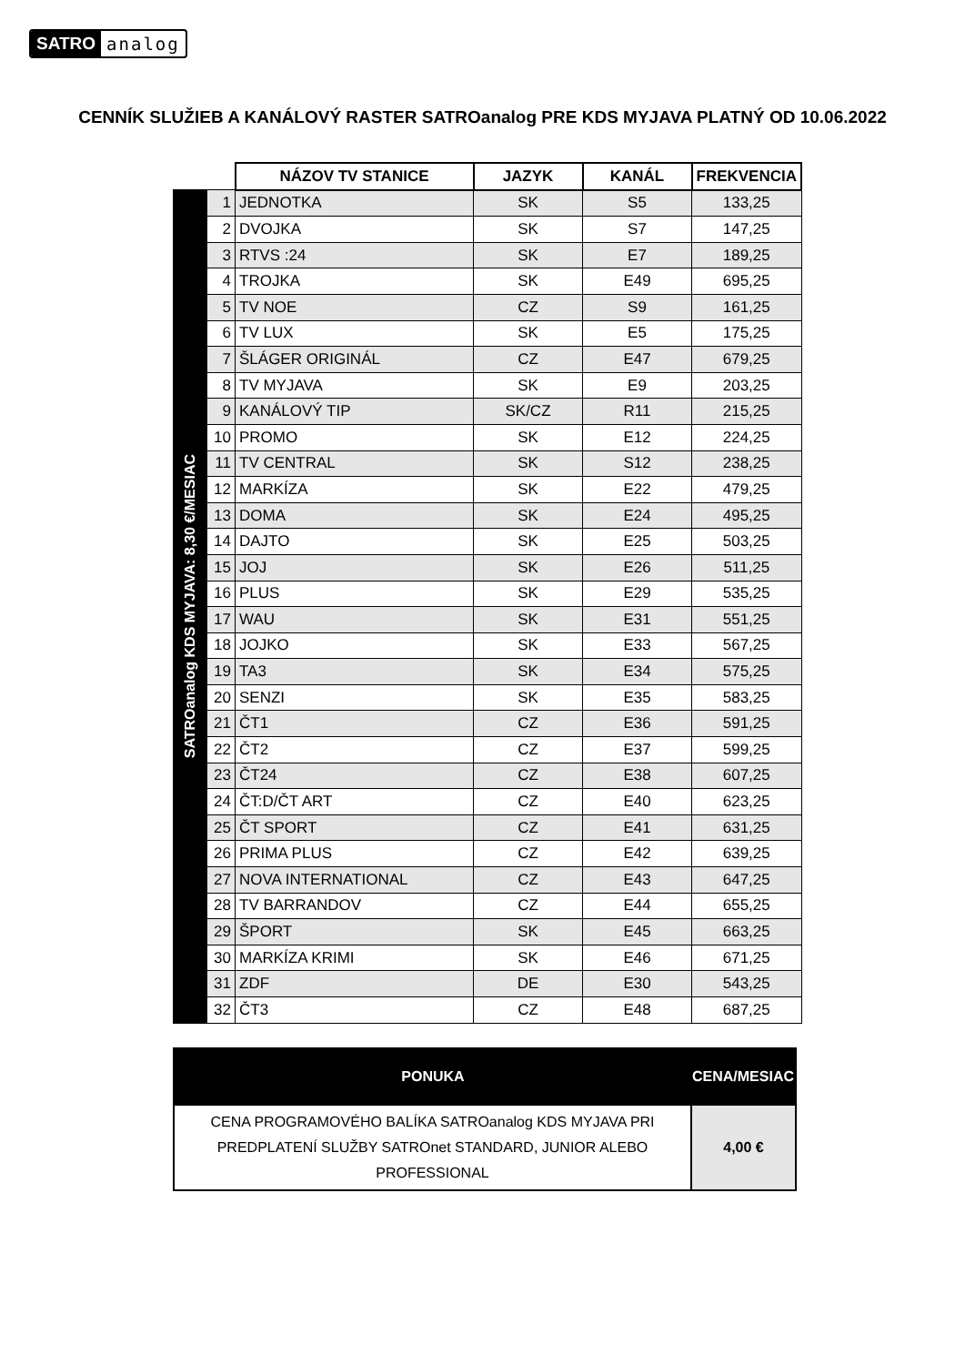SATRO analog
CENNÍK SLUŽIEB A KANÁLOVÝ RASTER SATROanalog PRE KDS MYJAVA PLATNÝ OD 10.06.2022
| | | NÁZOV TV STANICE | JAZYK | KANÁL | FREKVENCIA |
| SATROanalog KDS MYJAVA: 8,30 €/MESIAC | 1 | JEDNOTKA | SK | S5 | 133,25 |
| | 2 | DVOJKA | SK | S7 | 147,25 |
| | 3 | RTVS :24 | SK | E7 | 189,25 |
| | 4 | TROJKA | SK | E49 | 695,25 |
| | 5 | TV NOE | CZ | S9 | 161,25 |
| | 6 | TV LUX | SK | E5 | 175,25 |
| | 7 | ŠLÁGER ORIGINÁL | CZ | E47 | 679,25 |
| | 8 | TV MYJAVA | SK | E9 | 203,25 |
| | 9 | KANÁLOVÝ TIP | SK/CZ | R11 | 215,25 |
| | 10 | PROMO | SK | E12 | 224,25 |
| | 11 | TV CENTRAL | SK | S12 | 238,25 |
| | 12 | MARKÍZA | SK | E22 | 479,25 |
| | 13 | DOMA | SK | E24 | 495,25 |
| | 14 | DAJTO | SK | E25 | 503,25 |
| | 15 | JOJ | SK | E26 | 511,25 |
| | 16 | PLUS | SK | E29 | 535,25 |
| | 17 | WAU | SK | E31 | 551,25 |
| | 18 | JOJKO | SK | E33 | 567,25 |
| | 19 | TA3 | SK | E34 | 575,25 |
| | 20 | SENZI | SK | E35 | 583,25 |
| | 21 | ČT1 | CZ | E36 | 591,25 |
| | 22 | ČT2 | CZ | E37 | 599,25 |
| | 23 | ČT24 | CZ | E38 | 607,25 |
| | 24 | ČT:D/ČT ART | CZ | E40 | 623,25 |
| | 25 | ČT SPORT | CZ | E41 | 631,25 |
| | 26 | PRIMA PLUS | CZ | E42 | 639,25 |
| | 27 | NOVA INTERNATIONAL | CZ | E43 | 647,25 |
| | 28 | TV BARRANDOV | CZ | E44 | 655,25 |
| | 29 | ŠPORT | SK | E45 | 663,25 |
| | 30 | MARKÍZA KRIMI | SK | E46 | 671,25 |
| | 31 | ZDF | DE | E30 | 543,25 |
| | 32 | ČT3 | CZ | E48 | 687,25 |
| PONUKA | CENA/MESIAC |
| --- | --- |
| CENA PROGRAMOVÉHO BALÍKA SATROanalog KDS MYJAVA PRI PREDPLATENÍ SLUŽBY SATROnet STANDARD, JUNIOR ALEBO PROFESSIONAL | 4,00 € |